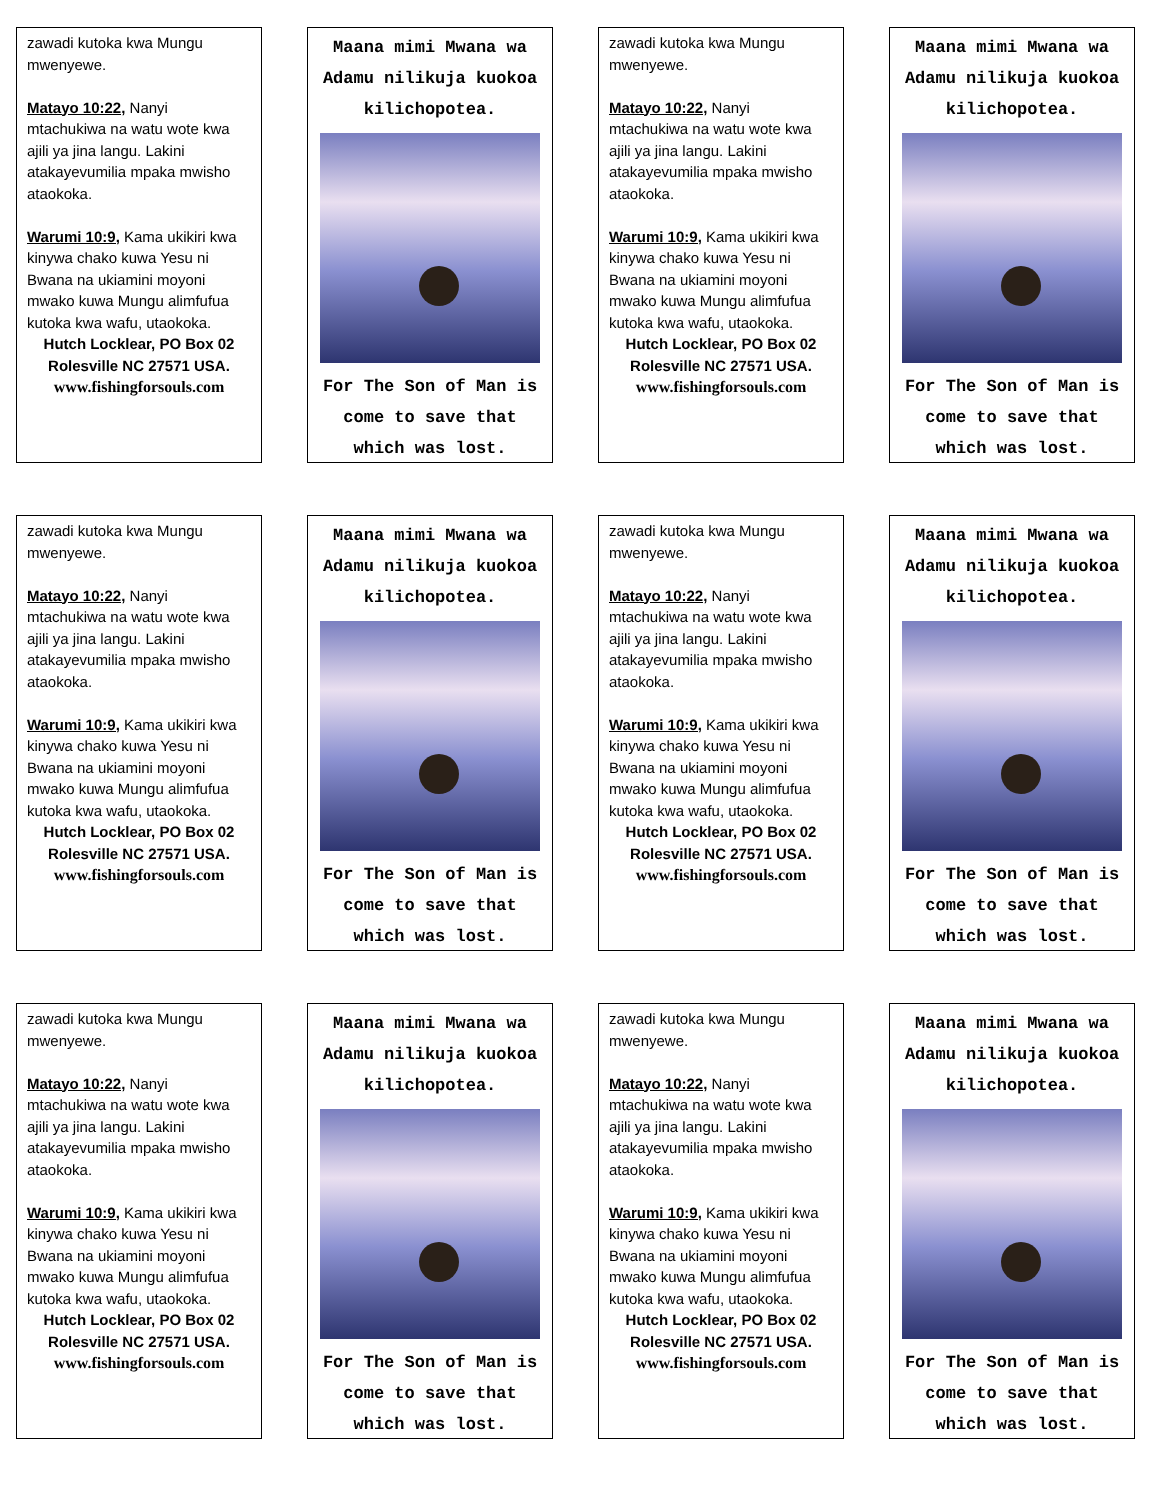zawadi kutoka kwa Mungu mwenyewe.
Matayo 10:22, Nanyi mtachukiwa na watu wote kwa ajili ya jina langu. Lakini atakayevumilia mpaka mwisho ataokoka.
Warumi 10:9, Kama ukikiri kwa kinywa chako kuwa Yesu ni Bwana na ukiamini moyoni mwako kuwa Mungu alimfufua kutoka kwa wafu, utaokoka.
Hutch Locklear, PO Box 02 Rolesville NC 27571 USA.
www.fishingforsouls.com
Maana mimi Mwana wa Adamu nilikuja kuokoa kilichopotea.
For The Son of Man is come to save that which was lost.
zawadi kutoka kwa Mungu mwenyewe.
Matayo 10:22, Nanyi mtachukiwa na watu wote kwa ajili ya jina langu. Lakini atakayevumilia mpaka mwisho ataokoka.
Warumi 10:9, Kama ukikiri kwa kinywa chako kuwa Yesu ni Bwana na ukiamini moyoni mwako kuwa Mungu alimfufua kutoka kwa wafu, utaokoka.
Hutch Locklear, PO Box 02 Rolesville NC 27571 USA.
www.fishingforsouls.com
Maana mimi Mwana wa Adamu nilikuja kuokoa kilichopotea.
For The Son of Man is come to save that which was lost.
zawadi kutoka kwa Mungu mwenyewe.
Matayo 10:22, Nanyi mtachukiwa na watu wote kwa ajili ya jina langu. Lakini atakayevumilia mpaka mwisho ataokoka.
Warumi 10:9, Kama ukikiri kwa kinywa chako kuwa Yesu ni Bwana na ukiamini moyoni mwako kuwa Mungu alimfufua kutoka kwa wafu, utaokoka.
Hutch Locklear, PO Box 02 Rolesville NC 27571 USA.
www.fishingforsouls.com
Maana mimi Mwana wa Adamu nilikuja kuokoa kilichopotea.
For The Son of Man is come to save that which was lost.
zawadi kutoka kwa Mungu mwenyewe.
Matayo 10:22, Nanyi mtachukiwa na watu wote kwa ajili ya jina langu. Lakini atakayevumilia mpaka mwisho ataokoka.
Warumi 10:9, Kama ukikiri kwa kinywa chako kuwa Yesu ni Bwana na ukiamini moyoni mwako kuwa Mungu alimfufua kutoka kwa wafu, utaokoka.
Hutch Locklear, PO Box 02 Rolesville NC 27571 USA.
www.fishingforsouls.com
Maana mimi Mwana wa Adamu nilikuja kuokoa kilichopotea.
For The Son of Man is come to save that which was lost.
zawadi kutoka kwa Mungu mwenyewe.
Matayo 10:22, Nanyi mtachukiwa na watu wote kwa ajili ya jina langu. Lakini atakayevumilia mpaka mwisho ataokoka.
Warumi 10:9, Kama ukikiri kwa kinywa chako kuwa Yesu ni Bwana na ukiamini moyoni mwako kuwa Mungu alimfufua kutoka kwa wafu, utaokoka.
Hutch Locklear, PO Box 02 Rolesville NC 27571 USA.
www.fishingforsouls.com
Maana mimi Mwana wa Adamu nilikuja kuokoa kilichopotea.
For The Son of Man is come to save that which was lost.
zawadi kutoka kwa Mungu mwenyewe.
Matayo 10:22, Nanyi mtachukiwa na watu wote kwa ajili ya jina langu. Lakini atakayevumilia mpaka mwisho ataokoka.
Warumi 10:9, Kama ukikiri kwa kinywa chako kuwa Yesu ni Bwana na ukiamini moyoni mwako kuwa Mungu alimfufua kutoka kwa wafu, utaokoka.
Hutch Locklear, PO Box 02 Rolesville NC 27571 USA.
www.fishingforsouls.com
Maana mimi Mwana wa Adamu nilikuja kuokoa kilichopotea.
For The Son of Man is come to save that which was lost.